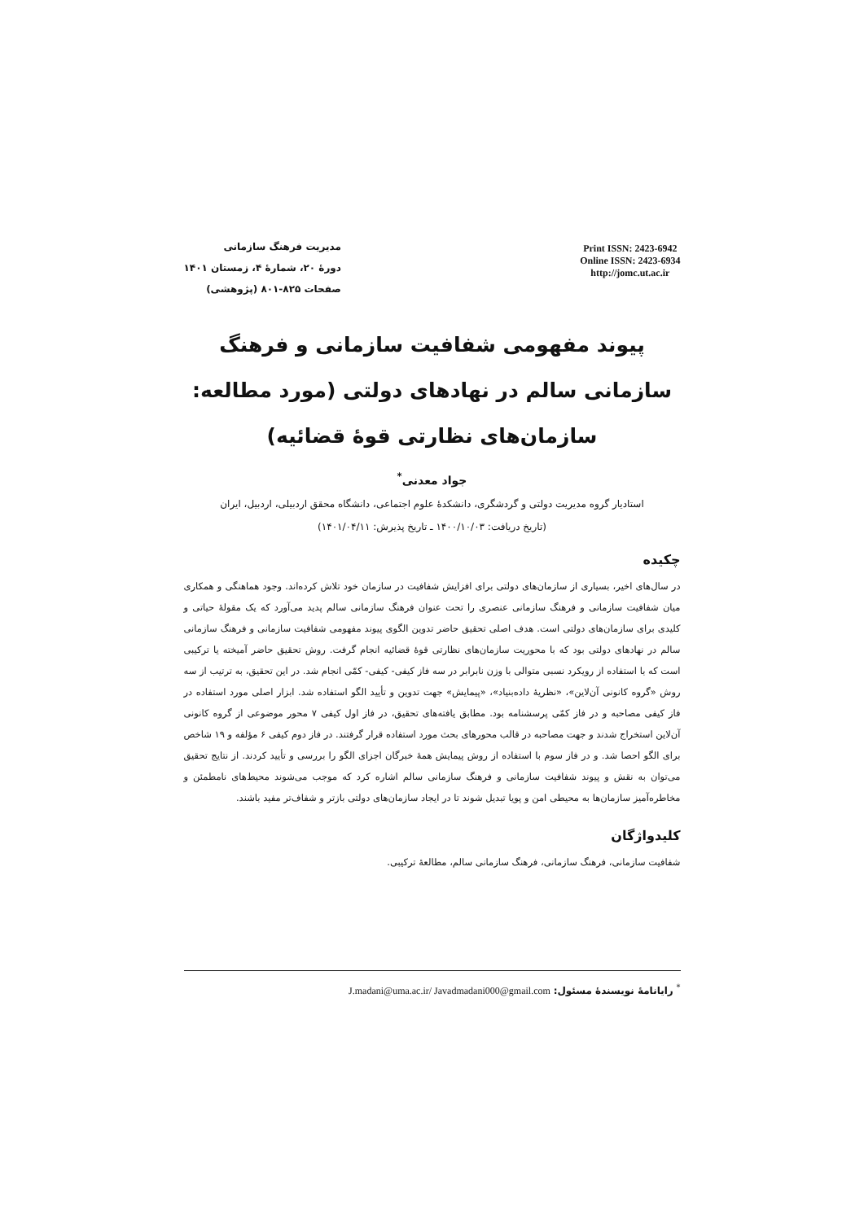مدیریت فرهنگ سازمانی
دورهٔ ۲۰، شمارهٔ ۴، زمستان ۱۴۰۱
صفحات ۸۲۵-۸۰۱ (پژوهشی)
Print ISSN: 2423-6942
Online ISSN: 2423-6934
http://jomc.ut.ac.ir
پیوند مفهومی شفافیت سازمانی و فرهنگ سازمانی سالم در نهادهای دولتی (مورد مطالعه: سازمان‌های نظارتی قوهٔ قضائیه)
جواد معدنی<sup>*</sup>
استادیار گروه مدیریت دولتی و گردشگری، دانشکدهٔ علوم اجتماعی، دانشگاه محقق اردبیلی، اردبیل، ایران
(تاریخ دریافت: ۱۴۰۰/۱۰/۰۳ ـ تاریخ پذیرش: ۱۴۰۱/۰۴/۱۱)
چکیده
در سال‌های اخیر، بسیاری از سازمان‌های دولتی برای افزایش شفافیت در سازمان خود تلاش کرده‌اند. وجود هماهنگی و همکاری میان شفافیت سازمانی و فرهنگ سازمانی عنصری را تحت عنوان فرهنگ سازمانی سالم پدید می‌آورد که یک مقولهٔ حیاتی و کلیدی برای سازمان‌های دولتی است. هدف اصلی تحقیق حاضر تدوین الگوی پیوند مفهومی شفافیت سازمانی و فرهنگ سازمانی سالم در نهادهای دولتی بود که با محوریت سازمان‌های نظارتی قوهٔ قضائیه انجام گرفت. روش تحقیق حاضر آمیخته یا ترکیبی است که با استفاده از رویکرد نسبی متوالی با وزن نابرابر در سه فاز کیفی- کیفی- کمّی انجام شد. در این تحقیق، به ترتیب از سه روش «گروه کانونی آن‌لاین»، «نظریهٔ داده‌بنیاد»، «پیمایش» جهت تدوین و تأیید الگو استفاده شد. ابزار اصلی مورد استفاده در فاز کیفی مصاحبه و در فاز کمّی پرسشنامه بود. مطابق یافته‌های تحقیق، در فاز اول کیفی ۷ محور موضوعی از گروه کانونی آن‌لاین استخراج شدند و جهت مصاحبه در قالب محورهای بحث مورد استفاده قرار گرفتند. در فاز دوم کیفی ۶ مؤلفه و ۱۹ شاخص برای الگو احصا شد. و در فاز سوم با استفاده از روش پیمایش همهٔ خبرگان اجزای الگو را بررسی و تأیید کردند. از نتایج تحقیق می‌توان به نقش و پیوند شفافیت سازمانی و فرهنگ سازمانی سالم اشاره کرد که موجب می‌شوند محیط‌های نامطمئن و مخاطره‌آمیز سازمان‌ها به محیطی امن و پویا تبدیل شوند تا در ایجاد سازمان‌های دولتی بازتر و شفاف‌تر مفید باشند.
کلیدواژگان
شفافیت سازمانی، فرهنگ سازمانی، فرهنگ سازمانی سالم، مطالعهٔ ترکیبی.
<sup>*</sup> رایانامهٔ نویسندهٔ مسئول: J.madani@uma.ac.ir/ Javadmadani000@gmail.com